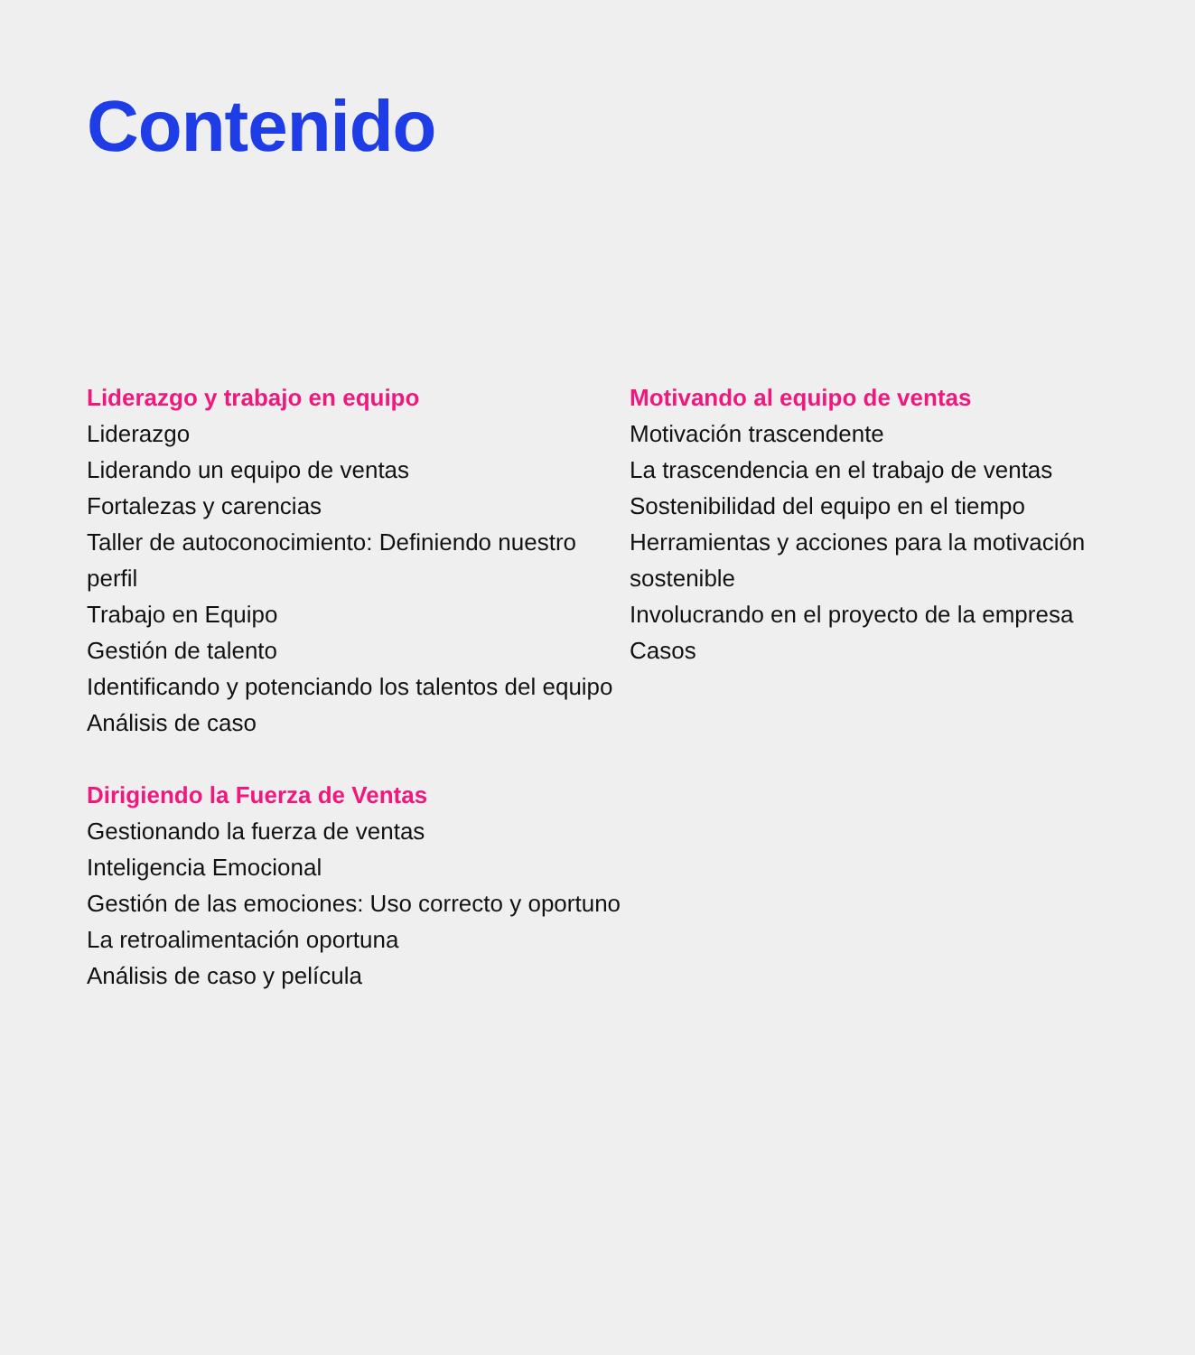Contenido
Liderazgo y trabajo en equipo
Liderazgo
Liderando un equipo de ventas
Fortalezas y carencias
Taller de autoconocimiento: Definiendo nuestro perfil
Trabajo en Equipo
Gestión de talento
Identificando y potenciando los talentos del equipo
Análisis de caso
Dirigiendo la Fuerza de Ventas
Gestionando la fuerza de ventas
Inteligencia Emocional
Gestión de las emociones: Uso correcto y oportuno
La retroalimentación oportuna
Análisis de caso y película
Motivando al equipo de ventas
Motivación trascendente
La trascendencia en el trabajo de ventas
Sostenibilidad del equipo en el tiempo
Herramientas y acciones para la motivación sostenible
Involucrando en el proyecto de la empresa
Casos